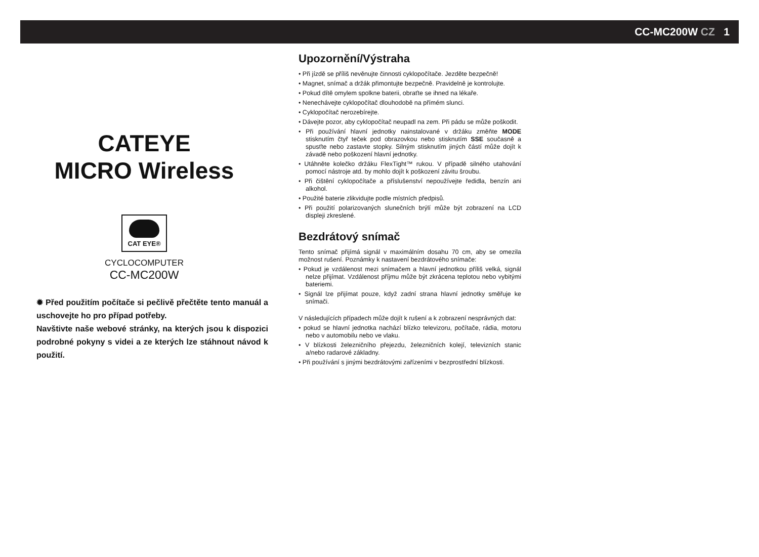CC-MC200W CZ 1
CATEYE
MICRO Wireless
CAT EYE®
CYCLOCOMPUTER
CC-MC200W
✹ Před použitím počítače si pečlivě přečtěte tento manuál a uschovejte ho pro případ potřeby.
Navštivte naše webové stránky, na kterých jsou k dispozici podrobné pokyny s videi a ze kterých lze stáhnout návod k použití.
Upozornění/Výstraha
• Při jízdě se příliš nevěnujte činnosti cyklopočítače. Jezděte bezpečně!
• Magnet, snímač a držák přimontujte bezpečně. Pravidelně je kontrolujte.
• Pokud dítě omylem spolkne baterii, obraťte se ihned na lékaře.
• Nenechávejte cyklopočítač dlouhodobě na přímém slunci.
• Cyklopočítač nerozebírejte.
• Dávejte pozor, aby cyklopočítač neupadl na zem. Při pádu se může poškodit.
• Při používání hlavní jednotky nainstalované v držáku změňte MODE stisknutím čtyř teček pod obrazovkou nebo stisknutím SSE současně a spusťte nebo zastavte stopky. Silným stisknutím jiných částí může dojít k závadě nebo poškození hlavní jednotky.
• Utáhněte kolečko držáku FlexTight™ rukou. V případě silného utahování pomocí nástroje atd. by mohlo dojít k poškození závitu šroubu.
• Při čištění cyklopočítače a příslušenství nepoužívejte ředidla, benzín ani alkohol.
• Použité baterie zlikvidujte podle místních předpisů.
• Při použití polarizovaných slunečních brýlí může být zobrazení na LCD displeji zkreslené.
Bezdrátový snímač
Tento snímač přijímá signál v maximálním dosahu 70 cm, aby se omezila možnost rušení. Poznámky k nastavení bezdrátového snímače:
• Pokud je vzdálenost mezi snímačem a hlavní jednotkou příliš velká, signál nelze přijímat. Vzdálenost příjmu může být zkrácena teplotou nebo vybitými bateriemi.
• Signál lze přijímat pouze, když zadní strana hlavní jednotky směřuje ke snímači.
V následujících případech může dojít k rušení a k zobrazení nesprávných dat:
• pokud se hlavní jednotka nachází blízko televizoru, počítače, rádia, motoru nebo v automobilu nebo ve vlaku.
• V blízkosti železničního přejezdu, železničních kolejí, televizních stanic a/nebo radarové základny.
• Při používání s jinými bezdrátovými zařízeními v bezprostřední blízkosti.